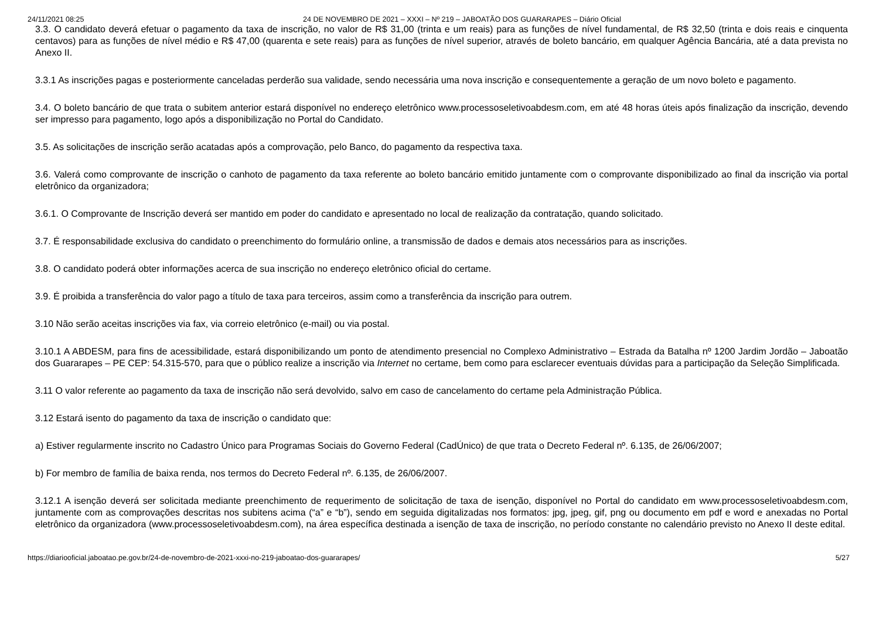24/11/2021 08:25 24 DE NOVEMBRO DE 2021 – XXXI – Nº 219 – JABOATÃO DOS GUARARAPES – Diário Oficial
3.3. O candidato deverá efetuar o pagamento da taxa de inscrição, no valor de R$ 31,00 (trinta e um reais) para as funções de nível fundamental, de R$ 32,50 (trinta e dois reais e cinquenta centavos) para as funções de nível médio e R$ 47,00 (quarenta e sete reais) para as funções de nível superior, através de boleto bancário, em qualquer Agência Bancária, até a data prevista no Anexo II.
3.3.1 As inscrições pagas e posteriormente canceladas perderão sua validade, sendo necessária uma nova inscrição e consequentemente a geração de um novo boleto e pagamento.
3.4. O boleto bancário de que trata o subitem anterior estará disponível no endereço eletrônico www.processoseletivoabdesm.com, em até 48 horas úteis após finalização da inscrição, devendo ser impresso para pagamento, logo após a disponibilização no Portal do Candidato.
3.5. As solicitações de inscrição serão acatadas após a comprovação, pelo Banco, do pagamento da respectiva taxa.
3.6. Valerá como comprovante de inscrição o canhoto de pagamento da taxa referente ao boleto bancário emitido juntamente com o comprovante disponibilizado ao final da inscrição via portal eletrônico da organizadora;
3.6.1. O Comprovante de Inscrição deverá ser mantido em poder do candidato e apresentado no local de realização da contratação, quando solicitado.
3.7. É responsabilidade exclusiva do candidato o preenchimento do formulário online, a transmissão de dados e demais atos necessários para as inscrições.
3.8. O candidato poderá obter informações acerca de sua inscrição no endereço eletrônico oficial do certame.
3.9. É proibida a transferência do valor pago a título de taxa para terceiros, assim como a transferência da inscrição para outrem.
3.10 Não serão aceitas inscrições via fax, via correio eletrônico (e-mail) ou via postal.
3.10.1 A ABDESM, para fins de acessibilidade, estará disponibilizando um ponto de atendimento presencial no Complexo Administrativo – Estrada da Batalha nº 1200 Jardim Jordão – Jaboatão dos Guararapes – PE CEP: 54.315-570, para que o público realize a inscrição via Internet no certame, bem como para esclarecer eventuais dúvidas para a participação da Seleção Simplificada.
3.11 O valor referente ao pagamento da taxa de inscrição não será devolvido, salvo em caso de cancelamento do certame pela Administração Pública.
3.12 Estará isento do pagamento da taxa de inscrição o candidato que:
a) Estiver regularmente inscrito no Cadastro Único para Programas Sociais do Governo Federal (CadÚnico) de que trata o Decreto Federal nº. 6.135, de 26/06/2007;
b) For membro de família de baixa renda, nos termos do Decreto Federal nº. 6.135, de 26/06/2007.
3.12.1 A isenção deverá ser solicitada mediante preenchimento de requerimento de solicitação de taxa de isenção, disponível no Portal do candidato em www.processoseletivoabdesm.com, juntamente com as comprovações descritas nos subitens acima (“a” e “b”), sendo em seguida digitalizadas nos formatos: jpg, jpeg, gif, png ou documento em pdf e word e anexadas no Portal eletrônico da organizadora (www.processoseletivoabdesm.com), na área específica destinada a isenção de taxa de inscrição, no período constante no calendário previsto no Anexo II deste edital.
https://diariooficial.jaboatao.pe.gov.br/24-de-novembro-de-2021-xxxi-no-219-jaboatao-dos-guararapes/ 5/27